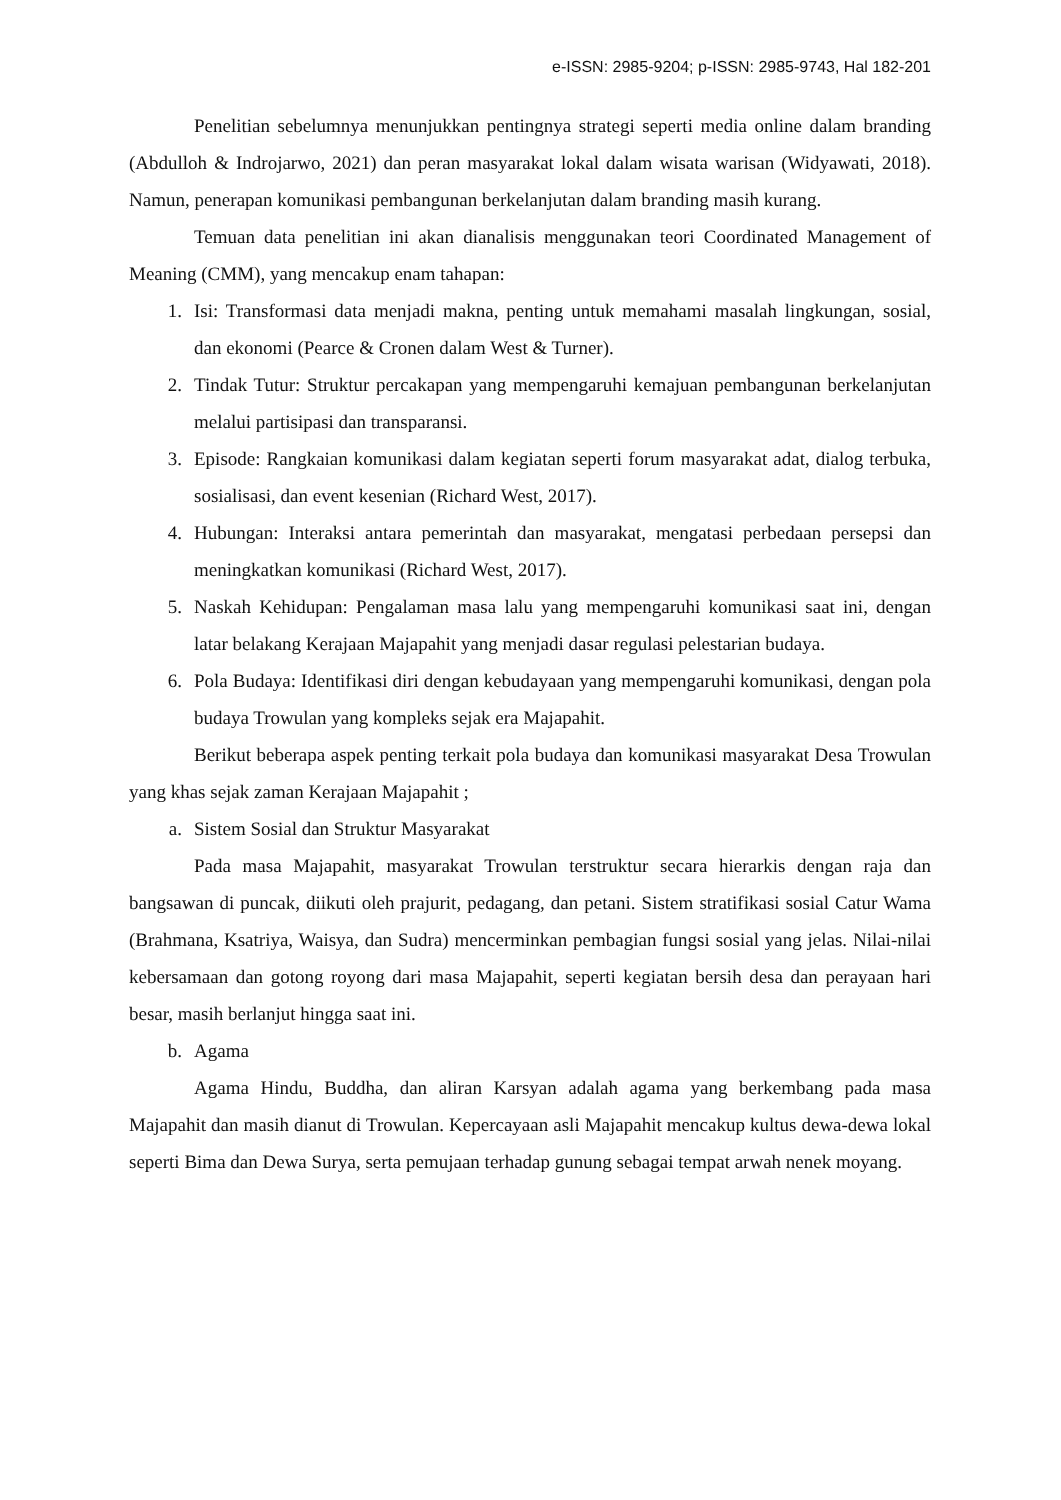e-ISSN: 2985-9204; p-ISSN: 2985-9743, Hal 182-201
Penelitian sebelumnya menunjukkan pentingnya strategi seperti media online dalam branding (Abdulloh & Indrojarwo, 2021) dan peran masyarakat lokal dalam wisata warisan (Widyawati, 2018). Namun, penerapan komunikasi pembangunan berkelanjutan dalam branding masih kurang.
Temuan data penelitian ini akan dianalisis menggunakan teori Coordinated Management of Meaning (CMM), yang mencakup enam tahapan:
1. Isi: Transformasi data menjadi makna, penting untuk memahami masalah lingkungan, sosial, dan ekonomi (Pearce & Cronen dalam West & Turner).
2. Tindak Tutur: Struktur percakapan yang mempengaruhi kemajuan pembangunan berkelanjutan melalui partisipasi dan transparansi.
3. Episode: Rangkaian komunikasi dalam kegiatan seperti forum masyarakat adat, dialog terbuka, sosialisasi, dan event kesenian (Richard West, 2017).
4. Hubungan: Interaksi antara pemerintah dan masyarakat, mengatasi perbedaan persepsi dan meningkatkan komunikasi (Richard West, 2017).
5. Naskah Kehidupan: Pengalaman masa lalu yang mempengaruhi komunikasi saat ini, dengan latar belakang Kerajaan Majapahit yang menjadi dasar regulasi pelestarian budaya.
6. Pola Budaya: Identifikasi diri dengan kebudayaan yang mempengaruhi komunikasi, dengan pola budaya Trowulan yang kompleks sejak era Majapahit.
Berikut beberapa aspek penting terkait pola budaya dan komunikasi masyarakat Desa Trowulan yang khas sejak zaman Kerajaan Majapahit ;
a. Sistem Sosial dan Struktur Masyarakat
Pada masa Majapahit, masyarakat Trowulan terstruktur secara hierarkis dengan raja dan bangsawan di puncak, diikuti oleh prajurit, pedagang, dan petani. Sistem stratifikasi sosial Catur Wama (Brahmana, Ksatriya, Waisya, dan Sudra) mencerminkan pembagian fungsi sosial yang jelas. Nilai-nilai kebersamaan dan gotong royong dari masa Majapahit, seperti kegiatan bersih desa dan perayaan hari besar, masih berlanjut hingga saat ini.
b. Agama
Agama Hindu, Buddha, dan aliran Karsyan adalah agama yang berkembang pada masa Majapahit dan masih dianut di Trowulan. Kepercayaan asli Majapahit mencakup kultus dewa-dewa lokal seperti Bima dan Dewa Surya, serta pemujaan terhadap gunung sebagai tempat arwah nenek moyang.